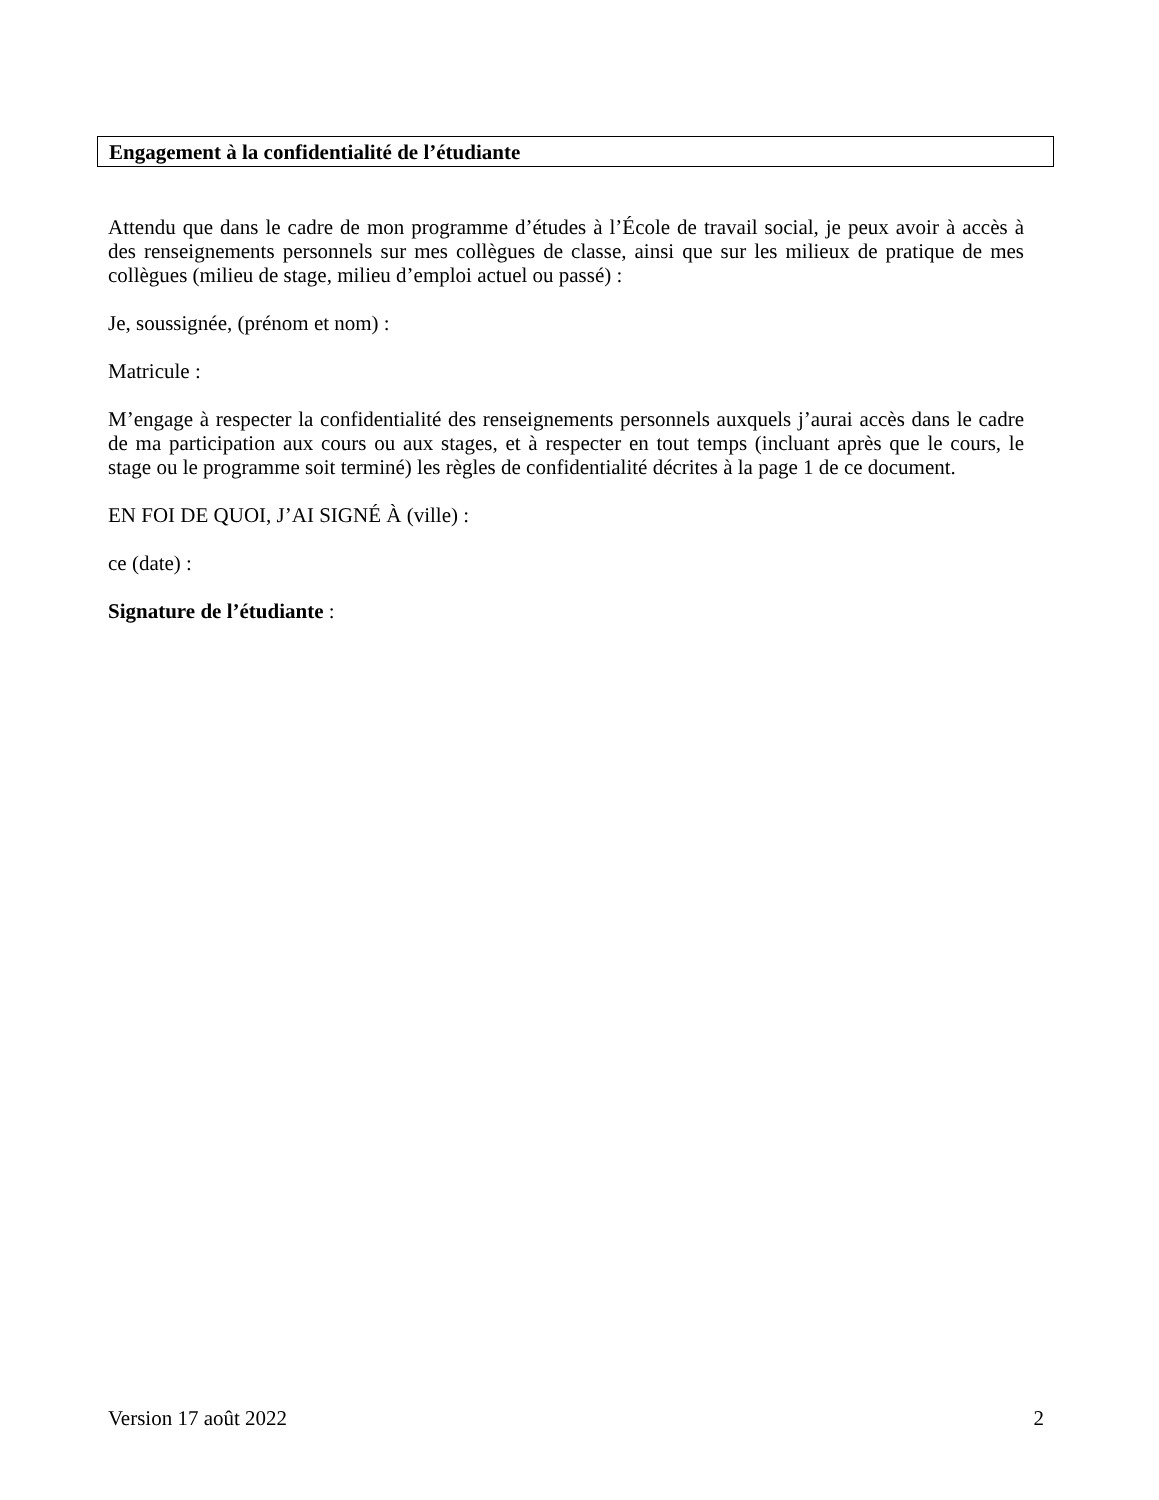Engagement à la confidentialité de l’étudiante
Attendu que dans le cadre de mon programme d’études à l’École de travail social, je peux avoir à accès à des renseignements personnels sur mes collègues de classe, ainsi que sur les milieux de pratique de mes collègues (milieu de stage, milieu d’emploi actuel ou passé) :
Je, soussignée, (prénom et nom) :
Matricule :
M’engage à respecter la confidentialité des renseignements personnels auxquels j’aurai accès dans le cadre de ma participation aux cours ou aux stages, et à respecter en tout temps (incluant après que le cours, le stage ou le programme soit terminé) les règles de confidentialité décrites à la page 1 de ce document.
EN FOI DE QUOI, J’AI SIGNÉ À (ville) :
ce (date) :
Signature de l’étudiante :
Version 17 août 2022 2